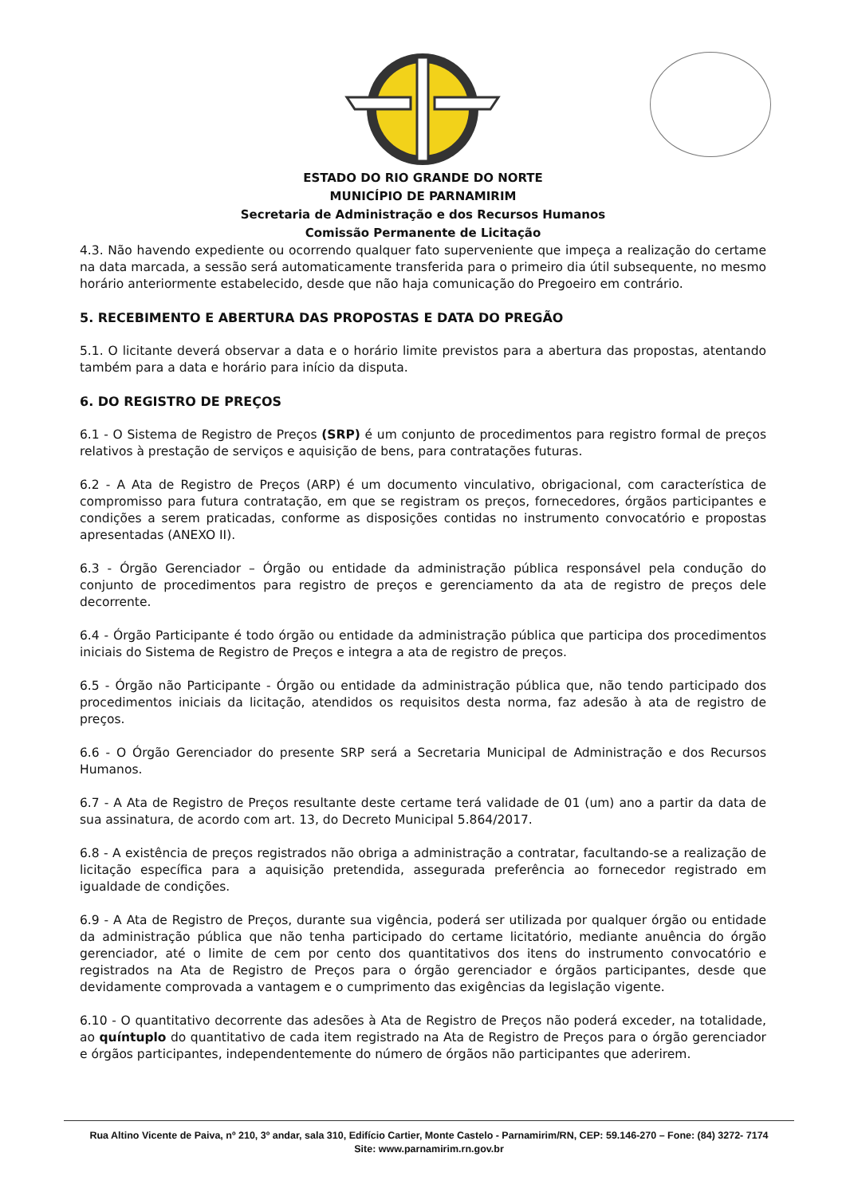ESTADO DO RIO GRANDE DO NORTE
MUNICÍPIO DE PARNAMIRIM
Secretaria de Administração e dos Recursos Humanos
Comissão Permanente de Licitação
4.3. Não havendo expediente ou ocorrendo qualquer fato superveniente que impeça a realização do certame na data marcada, a sessão será automaticamente transferida para o primeiro dia útil subsequente, no mesmo horário anteriormente estabelecido, desde que não haja comunicação do Pregoeiro em contrário.
5. RECEBIMENTO E ABERTURA DAS PROPOSTAS E DATA DO PREGÃO
5.1. O licitante deverá observar a data e o horário limite previstos para a abertura das propostas, atentando também para a data e horário para início da disputa.
6. DO REGISTRO DE PREÇOS
6.1 - O Sistema de Registro de Preços (SRP) é um conjunto de procedimentos para registro formal de preços relativos à prestação de serviços e aquisição de bens, para contratações futuras.
6.2 - A Ata de Registro de Preços (ARP) é um documento vinculativo, obrigacional, com característica de compromisso para futura contratação, em que se registram os preços, fornecedores, órgãos participantes e condições a serem praticadas, conforme as disposições contidas no instrumento convocatório e propostas apresentadas (ANEXO II).
6.3 - Órgão Gerenciador – Órgão ou entidade da administração pública responsável pela condução do conjunto de procedimentos para registro de preços e gerenciamento da ata de registro de preços dele decorrente.
6.4 - Órgão Participante é todo órgão ou entidade da administração pública que participa dos procedimentos iniciais do Sistema de Registro de Preços e integra a ata de registro de preços.
6.5 - Órgão não Participante - Órgão ou entidade da administração pública que, não tendo participado dos procedimentos iniciais da licitação, atendidos os requisitos desta norma, faz adesão à ata de registro de preços.
6.6 - O Órgão Gerenciador do presente SRP será a Secretaria Municipal de Administração e dos Recursos Humanos.
6.7 - A Ata de Registro de Preços resultante deste certame terá validade de 01 (um) ano a partir da data de sua assinatura, de acordo com art. 13, do Decreto Municipal 5.864/2017.
6.8 - A existência de preços registrados não obriga a administração a contratar, facultando-se a realização de licitação específica para a aquisição pretendida, assegurada preferência ao fornecedor registrado em igualdade de condições.
6.9 - A Ata de Registro de Preços, durante sua vigência, poderá ser utilizada por qualquer órgão ou entidade da administração pública que não tenha participado do certame licitatório, mediante anuência do órgão gerenciador, até o limite de cem por cento dos quantitativos dos itens do instrumento convocatório e registrados na Ata de Registro de Preços para o órgão gerenciador e órgãos participantes, desde que devidamente comprovada a vantagem e o cumprimento das exigências da legislação vigente.
6.10 - O quantitativo decorrente das adesões à Ata de Registro de Preços não poderá exceder, na totalidade, ao quíntuplo do quantitativo de cada item registrado na Ata de Registro de Preços para o órgão gerenciador e órgãos participantes, independentemente do número de órgãos não participantes que aderirem.
Rua Altino Vicente de Paiva, nº 210, 3º andar, sala 310, Edifício Cartier, Monte Castelo - Parnamirim/RN, CEP: 59.146-270 – Fone: (84) 3272- 7174
Site: www.parnamirim.rn.gov.br